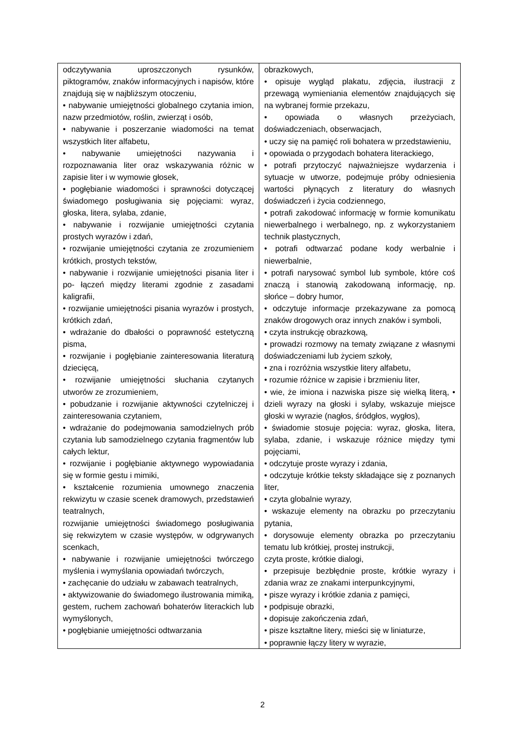| odczytywania uproszczonych rysunków, piktogramów, znaków informacyjnych i napisów, które znajdują się w najbliższym otoczeniu, • nabywanie umiejętności globalnego czytania imion, nazw przedmiotów, roślin, zwierząt i osób, • nabywanie i poszerzanie wiadomości na temat wszystkich liter alfabetu, • nabywanie umiejętności nazywania i rozpoznawania liter oraz wskazywania różnic w zapisie liter i w wymowie głosek, • pogłębianie wiadomości i sprawności dotyczącej świadomego posługiwania się pojęciami: wyraz, głoska, litera, sylaba, zdanie, • nabywanie i rozwijanie umiejętności czytania prostych wyrazów i zdań, • rozwijanie umiejętności czytania ze zrozumieniem krótkich, prostych tekstów, • nabywanie i rozwijanie umiejętności pisania liter i po- łączeń między literami zgodnie z zasadami kaligrafii, • rozwijanie umiejętności pisania wyrazów i prostych, krótkich zdań, • wdrażanie do dbałości o poprawność estetyczną pisma, • rozwijanie i pogłębianie zainteresowania literaturą dziecięcą, • rozwijanie umiejętności słuchania czytanych utworów ze zrozumieniem, • pobudzanie i rozwijanie aktywności czytelniczej i zainteresowania czytaniem, • wdrażanie do podejmowania samodzielnych prób czytania lub samodzielnego czytania fragmentów lub całych lektur, • rozwijanie i pogłębianie aktywnego wypowiadania się w formie gestu i mimiki, • kształcenie rozumienia umownego znaczenia rekwizytu w czasie scenek dramowych, przedstawień teatralnych, rozwijanie umiejętności świadomego posługiwania się rekwizytem w czasie występów, w odgrywanych scenkach, • nabywanie i rozwijanie umiejętności twórczego myślenia i wymyślania opowiadań twórczych, • zachęcanie do udziału w zabawach teatralnych, • aktywizowanie do świadomego ilustrowania mimiką, gestem, ruchem zachowań bohaterów literackich lub wymyślonych, • pogłębianie umiejętności odtwarzania | obrazkowych, • opisuje wygląd plakatu, zdjęcia, ilustracji z przewagą wymieniania elementów znajdujących się na wybranej formie przekazu, • opowiada o własnych przeżyciach, doświadczeniach, obserwacjach, • uczy się na pamięć roli bohatera w przedstawieniu, • opowiada o przygodach bohatera literackiego, • potrafi przytoczyć najważniejsze wydarzenia i sytuacje w utworze, podejmuje próby odniesienia wartości płynących z literatury do własnych doświadczeń i życia codziennego, • potrafi zakodować informację w formie komunikatu niewerbalnego i werbalnego, np. z wykorzystaniem technik plastycznych, • potrafi odtwarzać podane kody werbalnie i niewerbalnie, • potrafi narysować symbol lub symbole, które coś znaczą i stanowią zakodowaną informację, np. słońce – dobry humor, • odczytuje informacje przekazywane za pomocą znaków drogowych oraz innych znaków i symboli, • czyta instrukcję obrazkową, • prowadzi rozmowy na tematy związane z własnymi doświadczeniami lub życiem szkoły, • zna i rozróżnia wszystkie litery alfabetu, • rozumie różnice w zapisie i brzmieniu liter, • wie, że imiona i nazwiska pisze się wielką literą, • dzieli wyrazy na głoski i sylaby, wskazuje miejsce głoski w wyrazie (nagłos, śródgłos, wygłos), • świadomie stosuje pojęcia: wyraz, głoska, litera, sylaba, zdanie, i wskazuje różnice między tymi pojęciami, • odczytuje proste wyrazy i zdania, • odczytuje krótkie teksty składające się z poznanych liter, • czyta globalnie wyrazy, • wskazuje elementy na obrazku po przeczytaniu pytania, • dorysowuje elementy obrazka po przeczytaniu tematu lub krótkiej, prostej instrukcji, czyta proste, krótkie dialogi, • przepisuje bezbłędnie proste, krótkie wyrazy i zdania wraz ze znakami interpunkcyjnymi, • pisze wyrazy i krótkie zdania z pamięci, • podpisuje obrazki, • dopisuje zakończenia zdań, • pisze kształtne litery, mieści się w liniaturze, • poprawnie łączy litery w wyrazie, |
2